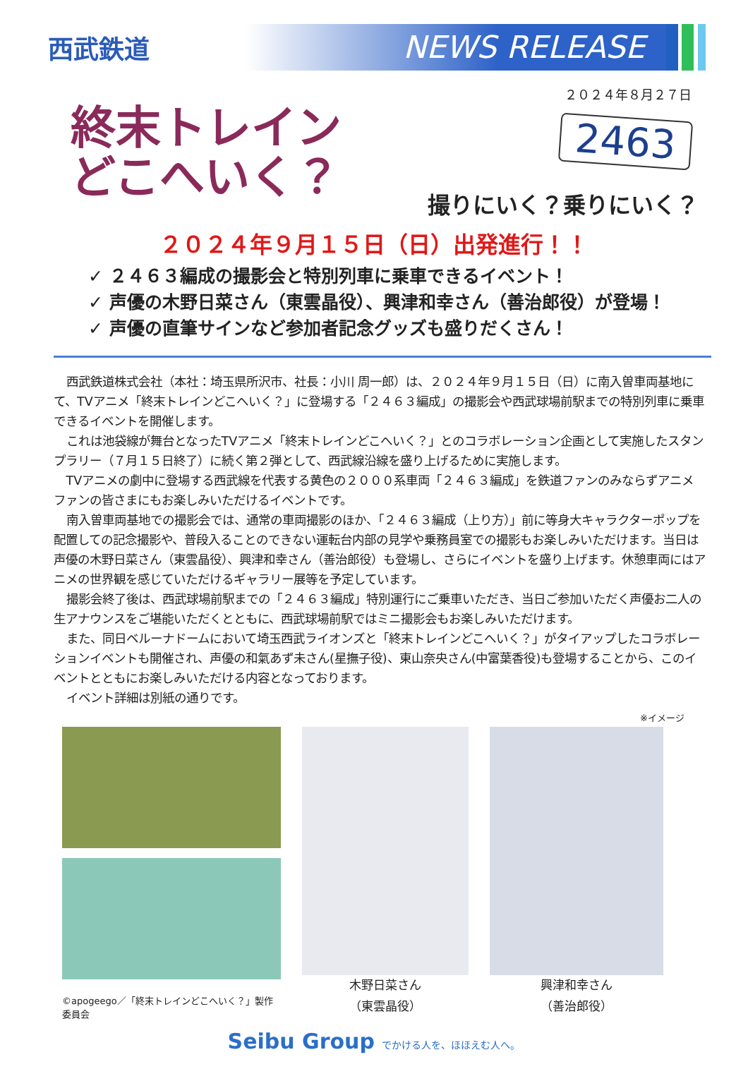西武鉄道
NEWS RELEASE
２０２４年８月２７日
終末トレイン
どこへいく？
2463
撮りにいく？乗りにいく？
２０２４年９月１５日（日）出発進行！！
✓ ２４６３編成の撮影会と特別列車に乗車できるイベント！
✓ 声優の木野日菜さん（東雲晶役）、興津和幸さん（善治郎役）が登場！
✓ 声優の直筆サインなど参加者記念グッズも盛りだくさん！
西武鉄道株式会社（本社：埼玉県所沢市、社長：小川 周一郎）は、２０２４年９月１５日（日）に南入曽車両基地にて、TVアニメ「終末トレインどこへいく？」に登場する「２４６３編成」の撮影会や西武球場前駅までの特別列車に乗車できるイベントを開催します。
これは池袋線が舞台となったTVアニメ「終末トレインどこへいく？」とのコラボレーション企画として実施したスタンプラリー（７月１５日終了）に続く第２弾として、西武線沿線を盛り上げるために実施します。
TVアニメの劇中に登場する西武線を代表する黄色の２０００系車両「２４６３編成」を鉄道ファンのみならずアニメファンの皆さまにもお楽しみいただけるイベントです。
南入曽車両基地での撮影会では、通常の車両撮影のほか、「２４６３編成（上り方）」前に等身大キャラクターポップを配置しての記念撮影や、普段入ることのできない運転台内部の見学や乗務員室での撮影もお楽しみいただけます。当日は声優の木野日菜さん（東雲晶役）、興津和幸さん（善治郎役）も登場し、さらにイベントを盛り上げます。休憩車両にはアニメの世界観を感じていただけるギャラリー展等を予定しています。
撮影会終了後は、西武球場前駅までの「２４６３編成」特別運行にご乗車いただき、当日ご参加いただく声優お二人の生アナウンスをご堪能いただくとともに、西武球場前駅ではミニ撮影会もお楽しみいただけます。
また、同日ベルーナドームにおいて埼玉西武ライオンズと「終末トレインどこへいく？」がタイアップしたコラボレーションイベントも開催され、声優の和氣あず未さん(星撫子役)、東山奈央さん(中富葉香役)も登場することから、このイベントとともにお楽しみいただける内容となっております。
イベント詳細は別紙の通りです。
※イメージ
©apogeego／「終末トレインどこへいく？」製作委員会
木野日菜さん
（東雲晶役）
興津和幸さん
（善治郎役）
Seibu Group でかける人を、ほほえむ人へ。